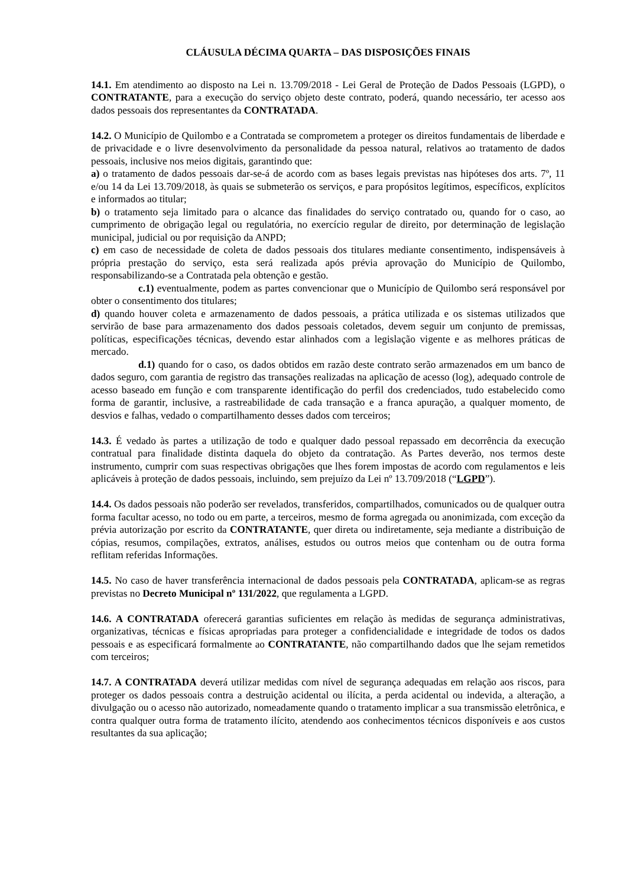CLÁUSULA DÉCIMA QUARTA – DAS DISPOSIÇÕES FINAIS
14.1. Em atendimento ao disposto na Lei n. 13.709/2018 - Lei Geral de Proteção de Dados Pessoais (LGPD), o CONTRATANTE, para a execução do serviço objeto deste contrato, poderá, quando necessário, ter acesso aos dados pessoais dos representantes da CONTRATADA.
14.2. O Município de Quilombo e a Contratada se comprometem a proteger os direitos fundamentais de liberdade e de privacidade e o livre desenvolvimento da personalidade da pessoa natural, relativos ao tratamento de dados pessoais, inclusive nos meios digitais, garantindo que:
a) o tratamento de dados pessoais dar-se-á de acordo com as bases legais previstas nas hipóteses dos arts. 7º, 11 e/ou 14 da Lei 13.709/2018, às quais se submeterão os serviços, e para propósitos legítimos, específicos, explícitos e informados ao titular;
b) o tratamento seja limitado para o alcance das finalidades do serviço contratado ou, quando for o caso, ao cumprimento de obrigação legal ou regulatória, no exercício regular de direito, por determinação de legislação municipal, judicial ou por requisição da ANPD;
c) em caso de necessidade de coleta de dados pessoais dos titulares mediante consentimento, indispensáveis à própria prestação do serviço, esta será realizada após prévia aprovação do Município de Quilombo, responsabilizando-se a Contratada pela obtenção e gestão.
c.1) eventualmente, podem as partes convencionar que o Município de Quilombo será responsável por obter o consentimento dos titulares;
d) quando houver coleta e armazenamento de dados pessoais, a prática utilizada e os sistemas utilizados que servirão de base para armazenamento dos dados pessoais coletados, devem seguir um conjunto de premissas, políticas, especificações técnicas, devendo estar alinhados com a legislação vigente e as melhores práticas de mercado.
d.1) quando for o caso, os dados obtidos em razão deste contrato serão armazenados em um banco de dados seguro, com garantia de registro das transações realizadas na aplicação de acesso (log), adequado controle de acesso baseado em função e com transparente identificação do perfil dos credenciados, tudo estabelecido como forma de garantir, inclusive, a rastreabilidade de cada transação e a franca apuração, a qualquer momento, de desvios e falhas, vedado o compartilhamento desses dados com terceiros;
14.3. É vedado às partes a utilização de todo e qualquer dado pessoal repassado em decorrência da execução contratual para finalidade distinta daquela do objeto da contratação. As Partes deverão, nos termos deste instrumento, cumprir com suas respectivas obrigações que lhes forem impostas de acordo com regulamentos e leis aplicáveis à proteção de dados pessoais, incluindo, sem prejuízo da Lei nº 13.709/2018 (“LGPD”).
14.4. Os dados pessoais não poderão ser revelados, transferidos, compartilhados, comunicados ou de qualquer outra forma facultar acesso, no todo ou em parte, a terceiros, mesmo de forma agregada ou anonimizada, com exceção da prévia autorização por escrito da CONTRATANTE, quer direta ou indiretamente, seja mediante a distribuição de cópias, resumos, compilações, extratos, análises, estudos ou outros meios que contenham ou de outra forma reflitam referidas Informações.
14.5. No caso de haver transferência internacional de dados pessoais pela CONTRATADA, aplicam-se as regras previstas no Decreto Municipal nº 131/2022, que regulamenta a LGPD.
14.6. A CONTRATADA oferecerá garantias suficientes em relação às medidas de segurança administrativas, organizativas, técnicas e físicas apropriadas para proteger a confidencialidade e integridade de todos os dados pessoais e as especificará formalmente ao CONTRATANTE, não compartilhando dados que lhe sejam remetidos com terceiros;
14.7. A CONTRATADA deverá utilizar medidas com nível de segurança adequadas em relação aos riscos, para proteger os dados pessoais contra a destruição acidental ou ilícita, a perda acidental ou indevida, a alteração, a divulgação ou o acesso não autorizado, nomeadamente quando o tratamento implicar a sua transmissão eletrônica, e contra qualquer outra forma de tratamento ilícito, atendendo aos conhecimentos técnicos disponíveis e aos custos resultantes da sua aplicação;